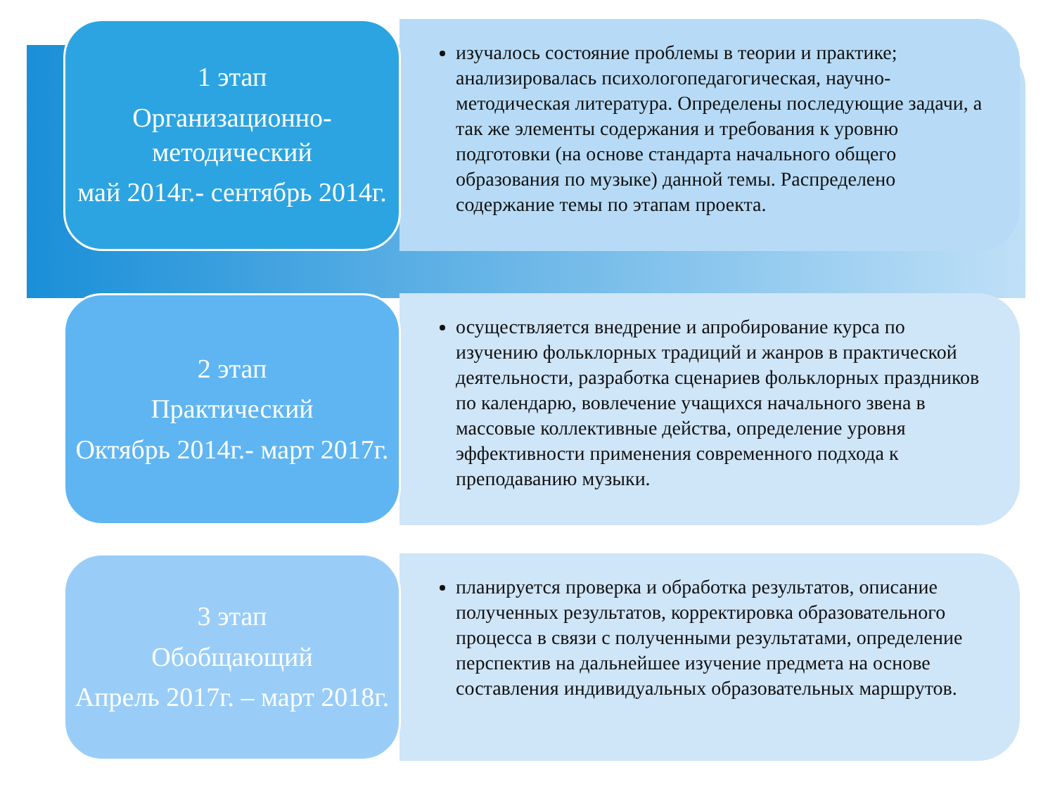1 этап
Организационно-методический
май 2014г.- сентябрь 2014г.
изучалось состояние проблемы в теории и практике; анализировалась психологопедагогическая, научно-методическая литература. Определены последующие задачи, а так же элементы содержания и требования к уровню подготовки (на основе стандарта начального общего образования по музыке) данной темы. Распределено содержание темы по этапам проекта.
2 этап
Практический
Октябрь 2014г.- март 2017г.
осуществляется внедрение и апробирование курса по изучению фольклорных традиций и жанров в практической деятельности, разработка сценариев фольклорных праздников по календарю, вовлечение учащихся начального звена в массовые коллективные действа, определение уровня эффективности применения современного подхода к преподаванию музыки.
3 этап
Обобщающий
Апрель 2017г. – март 2018г.
планируется проверка и обработка результатов, описание полученных результатов, корректировка образовательного процесса в связи с полученными результатами, определение перспектив на дальнейшее изучение предмета на основе составления индивидуальных образовательных маршрутов.